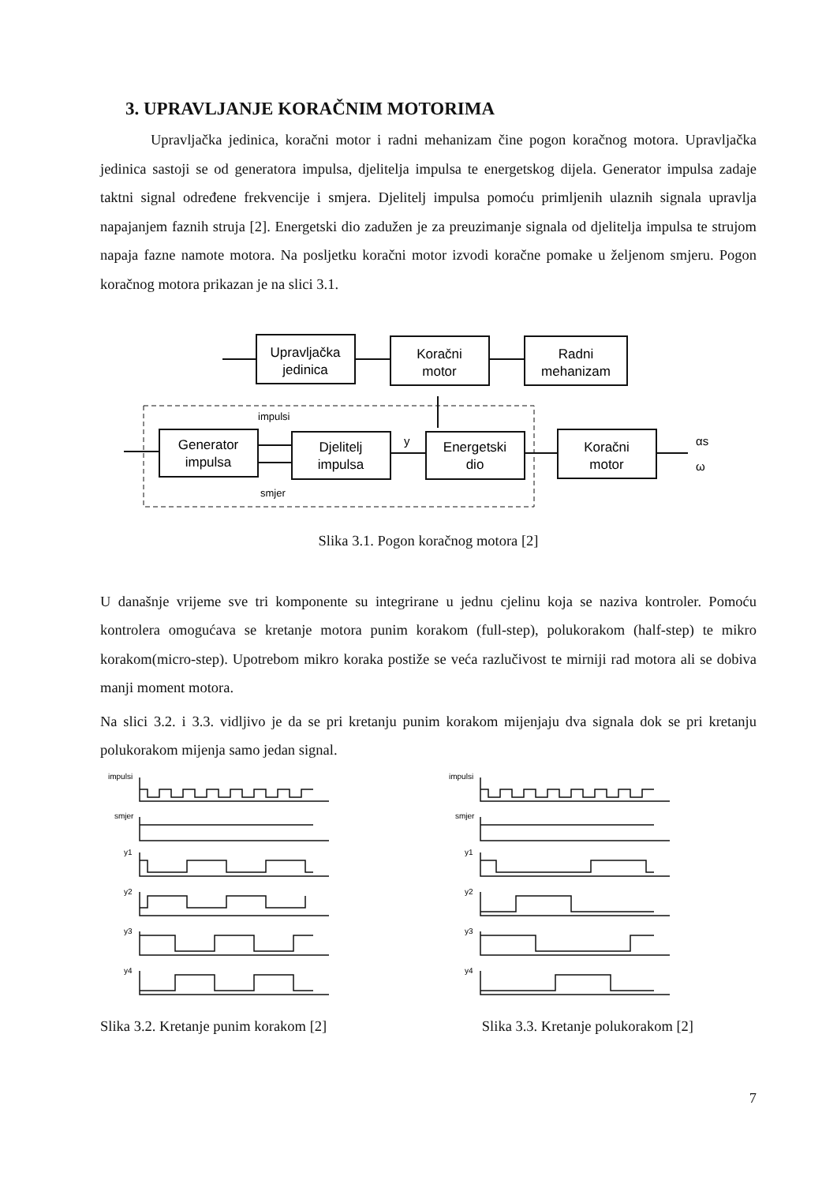3. UPRAVLJANJE KORAČNIM MOTORIMA
Upravljačka jedinica, koračni motor i radni mehanizam čine pogon koračnog motora. Upravljačka jedinica sastoji se od generatora impulsa, djelitelja impulsa te energetskog dijela. Generator impulsa zadaje taktni signal određene frekvencije i smjera. Djelitelj impulsa pomoću primljenih ulaznih signala upravlja napajanjem faznih struja [2]. Energetski dio zadužen je za preuzimanje signala od djelitelja impulsa te strujom napaja fazne namote motora. Na posljetku koračni motor izvodi koračne pomake u željenom smjeru. Pogon koračnog motora prikazan je na slici 3.1.
Upravljačka
jedinica
Koračni
motor
Radni
mehanizam
Generator
impulsa
Djelitelj
impulsa
Energetski
dio
Koračni
motor
impulsi
smjer
y
αs
ω
Slika 3.1. Pogon koračnog motora [2]
U današnje vrijeme sve tri komponente su integrirane u jednu cjelinu koja se naziva kontroler. Pomoću kontrolera omogućava se kretanje motora punim korakom (full-step), polukorakom (half-step) te mikro korakom(micro-step). Upotrebom mikro koraka postiže se veća razlučivost te mirniji rad motora ali se dobiva manji moment motora.
Na slici 3.2. i 3.3. vidljivo je da se pri kretanju punim korakom mijenjaju dva signala dok se pri kretanju polukorakom mijenja samo jedan signal.
impulsi
smjer
y1
y2
y3
y4
impulsi
smjer
y1
y2
y3
y4
Slika 3.2. Kretanje punim korakom [2] Slika 3.3. Kretanje polukorakom [2]
7